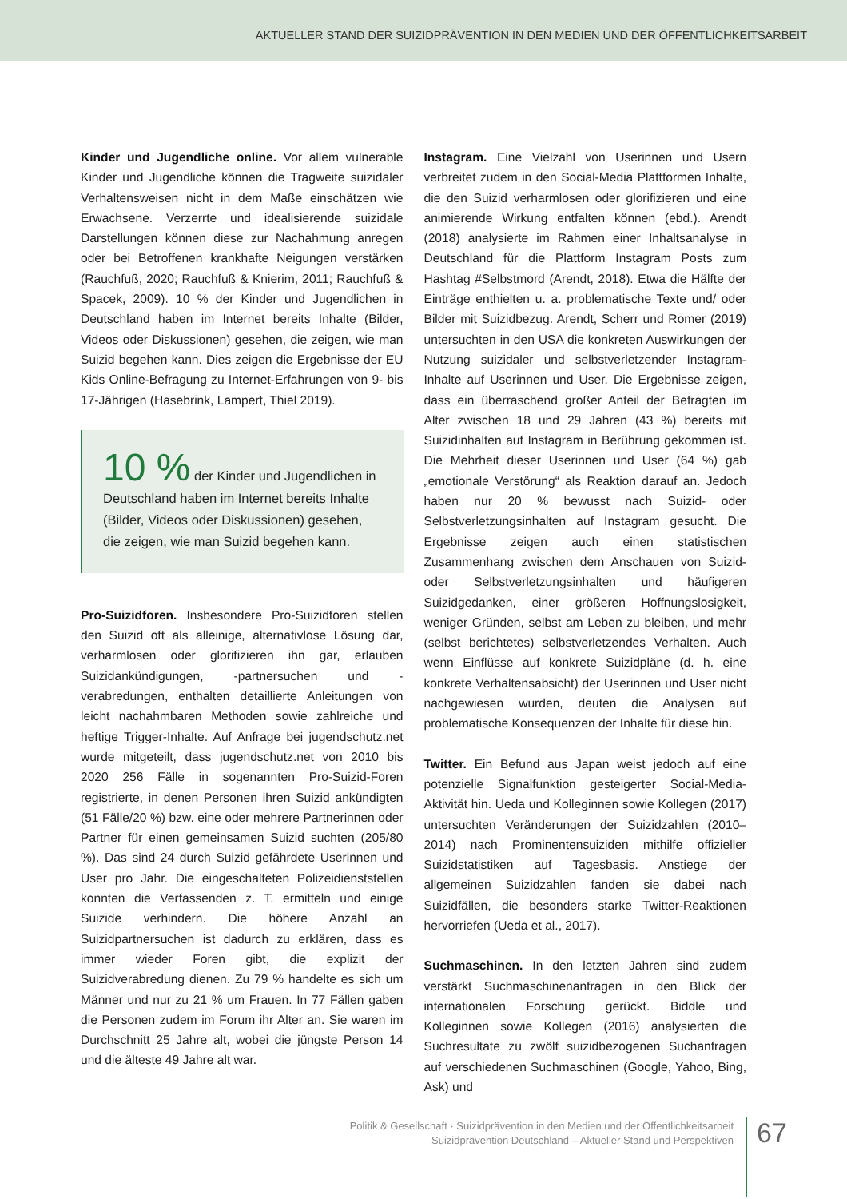AKTUELLER STAND DER SUIZIDPRÄVENTION IN DEN MEDIEN UND DER ÖFFENTLICHKEITSARBEIT
Kinder und Jugendliche online. Vor allem vulnerable Kinder und Jugendliche können die Tragweite suizidaler Verhaltensweisen nicht in dem Maße einschätzen wie Erwachsene. Verzerrte und idealisierende suizidale Darstellungen können diese zur Nachahmung anregen oder bei Betroffenen krankhafte Neigungen verstärken (Rauchfuß, 2020; Rauchfuß & Knierim, 2011; Rauchfuß & Spacek, 2009). 10 % der Kinder und Jugendlichen in Deutschland haben im Internet bereits Inhalte (Bilder, Videos oder Diskussionen) gesehen, die zeigen, wie man Suizid begehen kann. Dies zeigen die Ergebnisse der EU Kids Online-Befragung zu Internet-Erfahrungen von 9- bis 17-Jährigen (Hasebrink, Lampert, Thiel 2019).
10 % der Kinder und Jugendlichen in Deutschland haben im Internet bereits Inhalte (Bilder, Videos oder Diskussionen) gesehen, die zeigen, wie man Suizid begehen kann.
Pro-Suizidforen. Insbesondere Pro-Suizidforen stellen den Suizid oft als alleinige, alternativlose Lösung dar, verharmlosen oder glorifizieren ihn gar, erlauben Suizidankündigungen, -partnersuchen und -verabredungen, enthalten detaillierte Anleitungen von leicht nachahmbaren Methoden sowie zahlreiche und heftige Trigger-Inhalte. Auf Anfrage bei jugendschutz.net wurde mitgeteilt, dass jugendschutz.net von 2010 bis 2020 256 Fälle in sogenannten Pro-Suizid-Foren registrierte, in denen Personen ihren Suizid ankündigten (51 Fälle/20 %) bzw. eine oder mehrere Partnerinnen oder Partner für einen gemeinsamen Suizid suchten (205/80 %). Das sind 24 durch Suizid gefährdete Userinnen und User pro Jahr. Die eingeschalteten Polizeidienststellen konnten die Verfassenden z. T. ermitteln und einige Suizide verhindern. Die höhere Anzahl an Suizidpartnersuchen ist dadurch zu erklären, dass es immer wieder Foren gibt, die explizit der Suizidverabredung dienen. Zu 79 % handelte es sich um Männer und nur zu 21 % um Frauen. In 77 Fällen gaben die Personen zudem im Forum ihr Alter an. Sie waren im Durchschnitt 25 Jahre alt, wobei die jüngste Person 14 und die älteste 49 Jahre alt war.
Instagram. Eine Vielzahl von Userinnen und Usern verbreitet zudem in den Social-Media Plattformen Inhalte, die den Suizid verharmlosen oder glorifizieren und eine animierende Wirkung entfalten können (ebd.). Arendt (2018) analysierte im Rahmen einer Inhaltsanalyse in Deutschland für die Plattform Instagram Posts zum Hashtag #Selbstmord (Arendt, 2018). Etwa die Hälfte der Einträge enthielten u. a. problematische Texte und/ oder Bilder mit Suizidbezug. Arendt, Scherr und Romer (2019) untersuchten in den USA die konkreten Auswirkungen der Nutzung suizidaler und selbstverletzender Instagram-Inhalte auf Userinnen und User. Die Ergebnisse zeigen, dass ein überraschend großer Anteil der Befragten im Alter zwischen 18 und 29 Jahren (43 %) bereits mit Suizidinhalten auf Instagram in Berührung gekommen ist. Die Mehrheit dieser Userinnen und User (64 %) gab „emotionale Verstörung“ als Reaktion darauf an. Jedoch haben nur 20 % bewusst nach Suizid- oder Selbstverletzungsinhalten auf Instagram gesucht. Die Ergebnisse zeigen auch einen statistischen Zusammenhang zwischen dem Anschauen von Suizid- oder Selbstverletzungsinhalten und häufigeren Suizidgedanken, einer größeren Hoffnungslosigkeit, weniger Gründen, selbst am Leben zu bleiben, und mehr (selbst berichtetes) selbstverletzendes Verhalten. Auch wenn Einflüsse auf konkrete Suizidpläne (d. h. eine konkrete Verhaltensabsicht) der Userinnen und User nicht nachgewiesen wurden, deuten die Analysen auf problematische Konsequenzen der Inhalte für diese hin.
Twitter. Ein Befund aus Japan weist jedoch auf eine potenzielle Signalfunktion gesteigerter Social-Media-Aktivität hin. Ueda und Kolleginnen sowie Kollegen (2017) untersuchten Veränderungen der Suizidzahlen (2010–2014) nach Prominentensuiziden mithilfe offizieller Suizidstatistiken auf Tagesbasis. Anstiege der allgemeinen Suizidzahlen fanden sie dabei nach Suizidfällen, die besonders starke Twitter-Reaktionen hervorriefen (Ueda et al., 2017).
Suchmaschinen. In den letzten Jahren sind zudem verstärkt Suchmaschinenanfragen in den Blick der internationalen Forschung gerückt. Biddle und Kolleginnen sowie Kollegen (2016) analysierten die Suchresultate zu zwölf suizidbezogenen Suchanfragen auf verschiedenen Suchmaschinen (Google, Yahoo, Bing, Ask) und
Politik & Gesellschaft · Suizidprävention in den Medien und der Öffentlichkeitsarbeit
Suizidprävention Deutschland – Aktueller Stand und Perspektiven
67